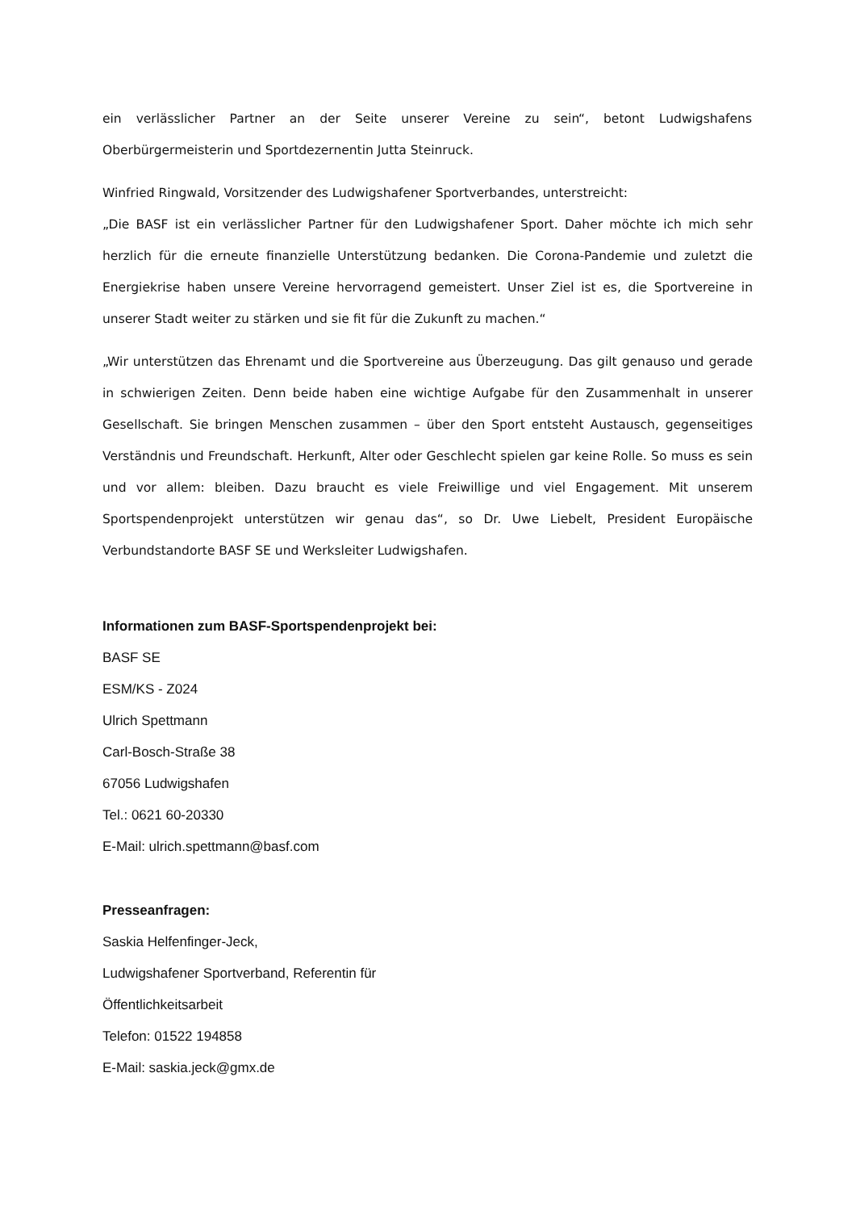ein verlässlicher Partner an der Seite unserer Vereine zu sein“, betont Ludwigshafens Oberbürgermeisterin und Sportdezernentin Jutta Steinruck.
Winfried Ringwald, Vorsitzender des Ludwigshafener Sportverbandes, unterstreicht:
„Die BASF ist ein verlässlicher Partner für den Ludwigshafener Sport. Daher möchte ich mich sehr herzlich für die erneute finanzielle Unterstützung bedanken. Die Corona-Pandemie und zuletzt die Energiekrise haben unsere Vereine hervorragend gemeistert. Unser Ziel ist es, die Sportvereine in unserer Stadt weiter zu stärken und sie fit für die Zukunft zu machen.“
„Wir unterstützen das Ehrenamt und die Sportvereine aus Überzeugung. Das gilt genauso und gerade in schwierigen Zeiten. Denn beide haben eine wichtige Aufgabe für den Zusammenhalt in unserer Gesellschaft. Sie bringen Menschen zusammen – über den Sport entsteht Austausch, gegenseitiges Verständnis und Freundschaft. Herkunft, Alter oder Geschlecht spielen gar keine Rolle. So muss es sein und vor allem: bleiben. Dazu braucht es viele Freiwillige und viel Engagement. Mit unserem Sportspendenprojekt unterstützen wir genau das“, so Dr. Uwe Liebelt, President Europäische Verbundstandorte BASF SE und Werksleiter Ludwigshafen.
Informationen zum BASF-Sportspendenprojekt bei:
BASF SE
ESM/KS - Z024
Ulrich Spettmann
Carl-Bosch-Straße 38
67056 Ludwigshafen
Tel.: 0621 60-20330
E-Mail: ulrich.spettmann@basf.com
Presseanfragen:
Saskia Helfenfinger-Jeck,
Ludwigshafener Sportverband, Referentin für
Öffentlichkeitsarbeit
Telefon: 01522 194858
E-Mail: saskia.jeck@gmx.de